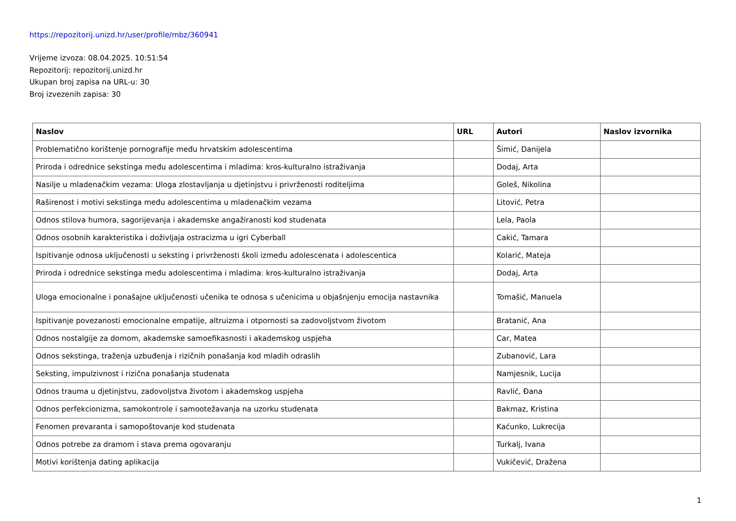https://repozitorij.unizd.hr/user/profile/mbz/360941
Vrijeme izvoza: 08.04.2025. 10:51:54
Repozitorij: repozitorij.unizd.hr
Ukupan broj zapisa na URL-u: 30
Broj izvezenih zapisa: 30
| Naslov | URL | Autori | Naslov izvornika |
| --- | --- | --- | --- |
| Problematično korištenje pornografije među hrvatskim adolescentima | | Šimić, Danijela | |
| Priroda i odrednice sekstinga među adolescentima i mladima: kros-kulturalno istraživanja | | Dodaj, Arta | |
| Nasilje u mladenačkim vezama: Uloga zlostavljanja u djetinjstvu i privrženosti roditeljima | | Goleš, Nikolina | |
| Raširenost i motivi sekstinga među adolescentima u mladenačkim vezama | | Litović, Petra | |
| Odnos stilova humora, sagorijevanja i akademske angažiranosti kod studenata | | Lela, Paola | |
| Odnos osobnih karakteristika i doživljaja ostracizma u igri Cyberball | | Cakić, Tamara | |
| Ispitivanje odnosa uključenosti u seksting i privrženosti školi između adolescenata i adolescentica | | Kolarić, Mateja | |
| Priroda i odrednice sekstinga među adolescentima i mladima: kros-kulturalno istraživanja | | Dodaj, Arta | |
| Uloga emocionalne i ponašajne uključenosti učenika te odnosa s učenicima u objašnjenju emocija nastavnika | | Tomašić, Manuela | |
| Ispitivanje povezanosti emocionalne empatije, altruizma i otpornosti sa zadovoljstvom životom | | Bratanić, Ana | |
| Odnos nostalgije za domom, akademske samoefikasnosti i akademskog uspjeha | | Car, Matea | |
| Odnos sekstinga, traženja uzbuđenja i rizičnih ponašanja kod mladih odraslih | | Zubanović, Lara | |
| Seksting, impulzivnost i rizična ponašanja studenata | | Namjesnik, Lucija | |
| Odnos trauma u djetinjstvu, zadovoljstva životom i akademskog uspjeha | | Ravlić, Đana | |
| Odnos perfekcionizma, samokontrole i samootežavanja na uzorku studenata | | Bakmaz, Kristina | |
| Fenomen prevaranta i samopoštovanje kod studenata | | Kaćunko, Lukrecija | |
| Odnos potrebe za dramom i stava prema ogovaranju | | Turkalj, Ivana | |
| Motivi korištenja dating aplikacija | | Vukičević, Dražena | |
1